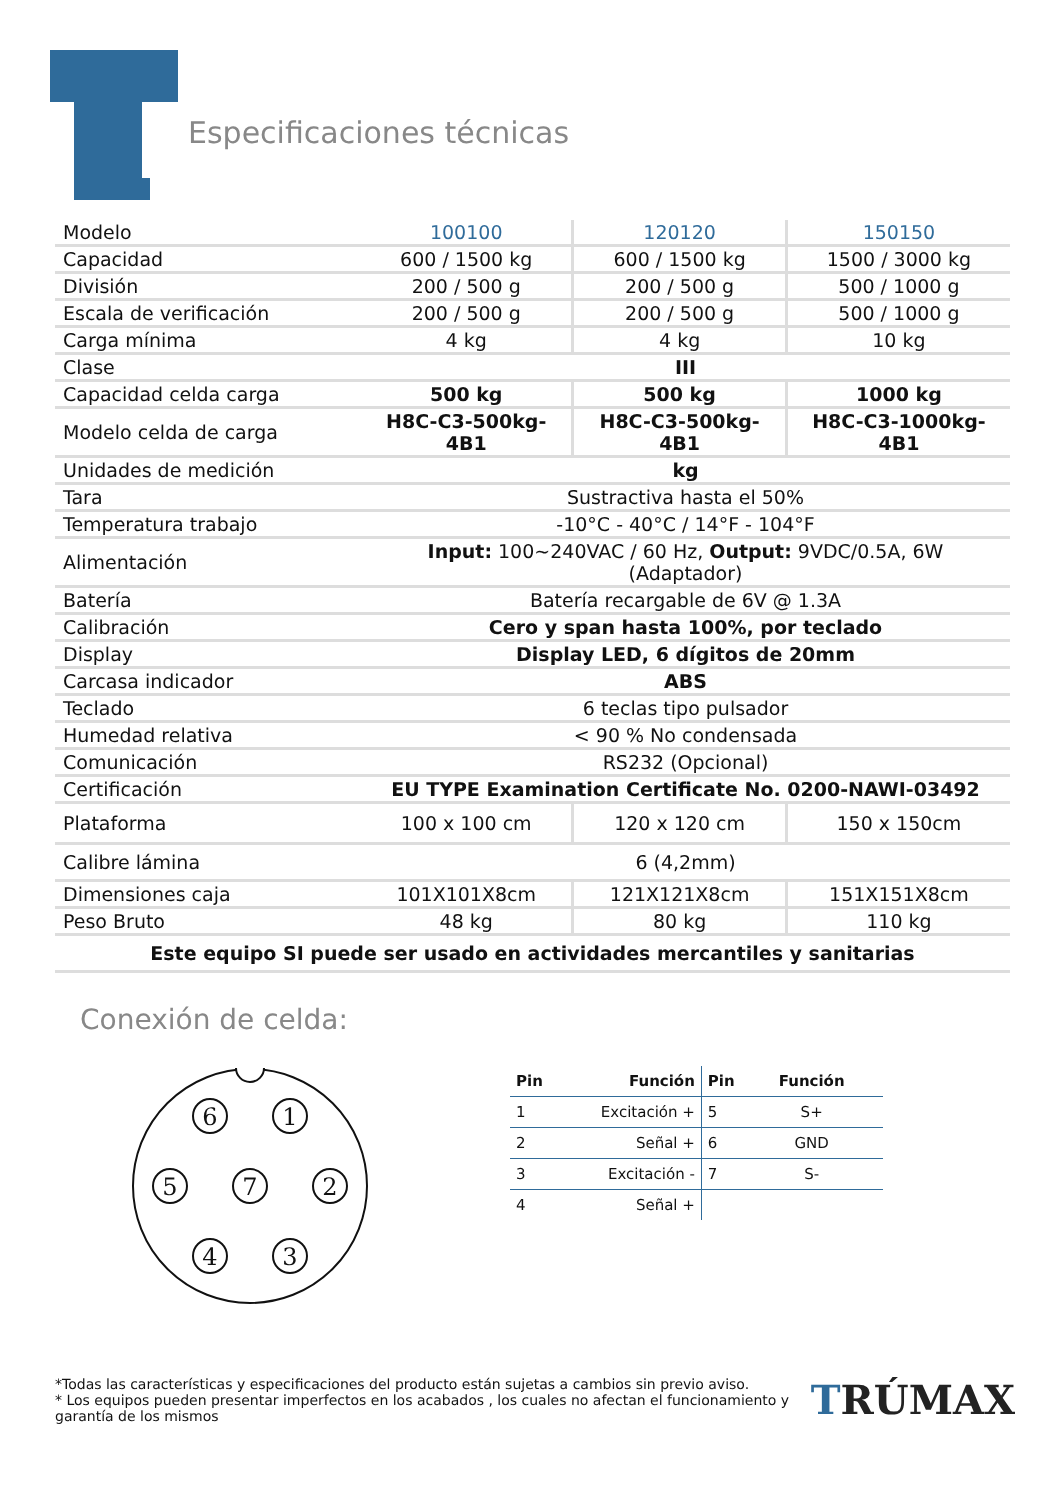Especificaciones técnicas
| Modelo | 100100 | 120120 | 150150 |
| --- | --- | --- | --- |
| Capacidad | 600 / 1500 kg | 600 / 1500 kg | 1500 / 3000 kg |
| División | 200 / 500 g | 200 / 500 g | 500 / 1000 g |
| Escala de verificación | 200 / 500 g | 200 / 500 g | 500 / 1000 g |
| Carga mínima | 4 kg | 4 kg | 10 kg |
| Clase | III | | |
| Capacidad celda carga | 500 kg | 500 kg | 1000 kg |
| Modelo celda de carga | H8C-C3-500kg-4B1 | H8C-C3-500kg-4B1 | H8C-C3-1000kg-4B1 |
| Unidades de medición | kg | | |
| Tara | Sustractiva hasta el 50% | | |
| Temperatura trabajo | -10°C - 40°C / 14°F - 104°F | | |
| Alimentación | Input: 100~240VAC / 60 Hz, Output: 9VDC/0.5A, 6W (Adaptador) | | |
| Batería | Batería recargable de 6V @ 1.3A | | |
| Calibración | Cero y span hasta 100%, por teclado | | |
| Display | Display LED, 6 dígitos de 20mm | | |
| Carcasa indicador | ABS | | |
| Teclado | 6 teclas tipo pulsador | | |
| Humedad relativa | < 90 % No condensada | | |
| Comunicación | RS232 (Opcional) | | |
| Certificación | EU TYPE Examination Certificate No. 0200-NAWI-03492 | | |
| Plataforma | 100 x 100 cm | 120 x 120 cm | 150 x 150cm |
| Calibre lámina | 6 (4,2mm) | | |
| Dimensiones caja | 101X101X8cm | 121X121X8cm | 151X151X8cm |
| Peso Bruto | 48 kg | 80 kg | 110 kg |
| Este equipo SI puede ser usado en actividades mercantiles y sanitarias | | | |
Conexión de celda:
6
1
5
7
2
4
3
| Pin | Función | Pin | Función |
| --- | --- | --- | --- |
| 1 | Excitación + | 5 | S+ |
| 2 | Señal + | 6 | GND |
| 3 | Excitación - | 7 | S- |
| 4 | Señal + | | |
*Todas las características y especificaciones del producto están sujetas a cambios sin previo aviso.
* Los equipos pueden presentar imperfectos en los acabados , los cuales no afectan el funcionamiento y
garantía de los mismos
TRÚMAX